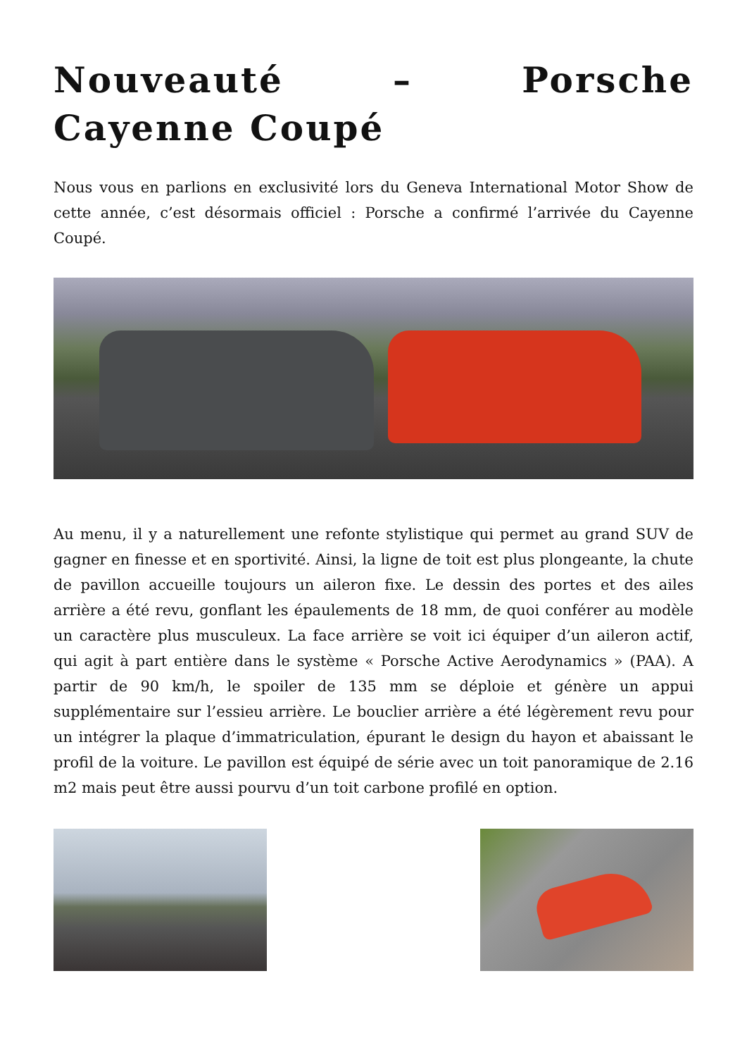Nouveauté – Porsche Cayenne Coupé
Nous vous en parlions en exclusivité lors du Geneva International Motor Show de cette année, c’est désormais officiel : Porsche a confirmé l’arrivée du Cayenne Coupé.
Au menu, il y a naturellement une refonte stylistique qui permet au grand SUV de gagner en finesse et en sportivité. Ainsi, la ligne de toit est plus plongeante, la chute de pavillon accueille toujours un aileron fixe. Le dessin des portes et des ailes arrière a été revu, gonflant les épaulements de 18 mm, de quoi conférer au modèle un caractère plus musculeux. La face arrière se voit ici équiper d’un aileron actif, qui agit à part entière dans le système « Porsche Active Aerodynamics » (PAA). A partir de 90 km/h, le spoiler de 135 mm se déploie et génère un appui supplémentaire sur l’essieu arrière. Le bouclier arrière a été légèrement revu pour un intégrer la plaque d’immatriculation, épurant le design du hayon et abaissant le profil de la voiture. Le pavillon est équipé de série avec un toit panoramique de 2.16 m2 mais peut être aussi pourvu d’un toit carbone profilé en option.